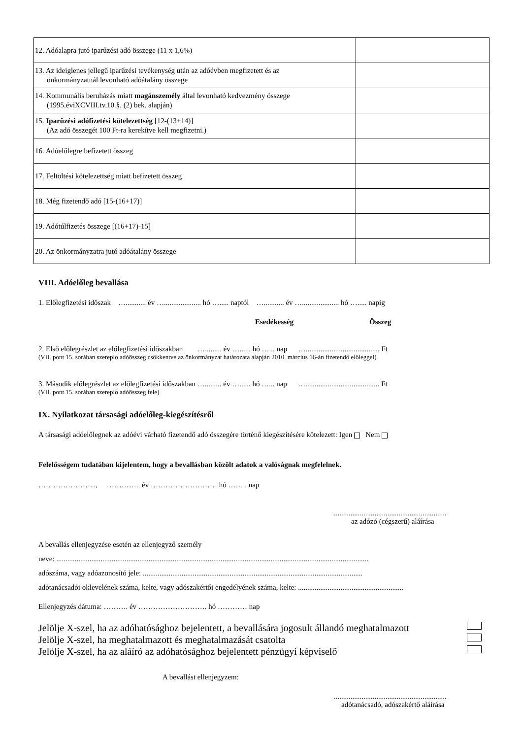| 12. Adóalapra jutó iparűzési adó összege (11 x 1,6%) | |
| 13. Az ideiglenes jellegű iparűzési tevékenység után az adóévben megfizetett és az önkormányzatnál levonható adóátalány összege | |
| 14. Kommunális beruházás miatt magánszemély által levonható kedvezmény összege (1995.éviXCVIII.tv.10.§. (2) bek. alapján) | |
| 15. Iparűzési adófizetési kötelezettség [12-(13+14)] (Az adó összegét 100 Ft-ra kerekítve kell megfizetni.) | |
| 16. Adóelőlegre befizetett összeg | |
| 17. Feltöltési kötelezettség miatt befizetett összeg | |
| 18. Még fizetendő adó [15-(16+17)] | |
| 19. Adótúlfizetés összege [(16+17)-15] | |
| 20. Az önkormányzatra jutó adóátalány összege | |
VIII. Adóelőleg bevallása
1. Előlegfizetési időszak …........... év ….................... hó …..... naptól …........... év ….................... hó …..... napig
Esedékesség Összeg
2. Első előlegrészlet az előlegfizetési időszakban …......... év …...... hó …... nap …........................................ Ft
(VII. pont 15. sorában szereplő adóösszeg csökkentve az önkormányzat határozata alapján 2010. március 16-án fizetendő előleggel)
3. Második előlegrészlet az előlegfizetési időszakban …......... év …...... hó …... nap …........................................ Ft
(VII. pont 15. sorában szereplő adóösszeg fele)
IX. Nyilatkozat társasági adóelőleg-kiegészítésről
A társasági adóelőlegnek az adóévi várható fizetendő adó összegére történő kiegészítésére kötelezett: Igen Nem
Felelősségem tudatában kijelentem, hogy a bevallásban közölt adatok a valóságnak megfelelnek.
…………………..., ………….. év ……………………… hó …….. nap
.............................................................
az adózó (cégszerű) aláírása
A bevallás ellenjegyzése esetén az ellenjegyző személy
neve: .........................................................................................................................................................................
adószáma, vagy adóazonosító jele: .......................................................................................................................
adótanácsadói oklevelének száma, kelte, vagy adószakértői engedélyének száma, kelte: .........................................................
Ellenjegyzés dátuma: ………. év ………………………. hó ………… nap
Jelölje X-szel, ha az adóhatósághoz bejelentett, a bevallására jogosult állandó meghatalmazott
Jelölje X-szel, ha meghatalmazott és meghatalmazását csatolta
Jelölje X-szel, ha az aláíró az adóhatósághoz bejelentett pénzügyi képviselő
A bevallást ellenjegyzem:
.............................................................
adótanácsadó, adószakértő aláírása